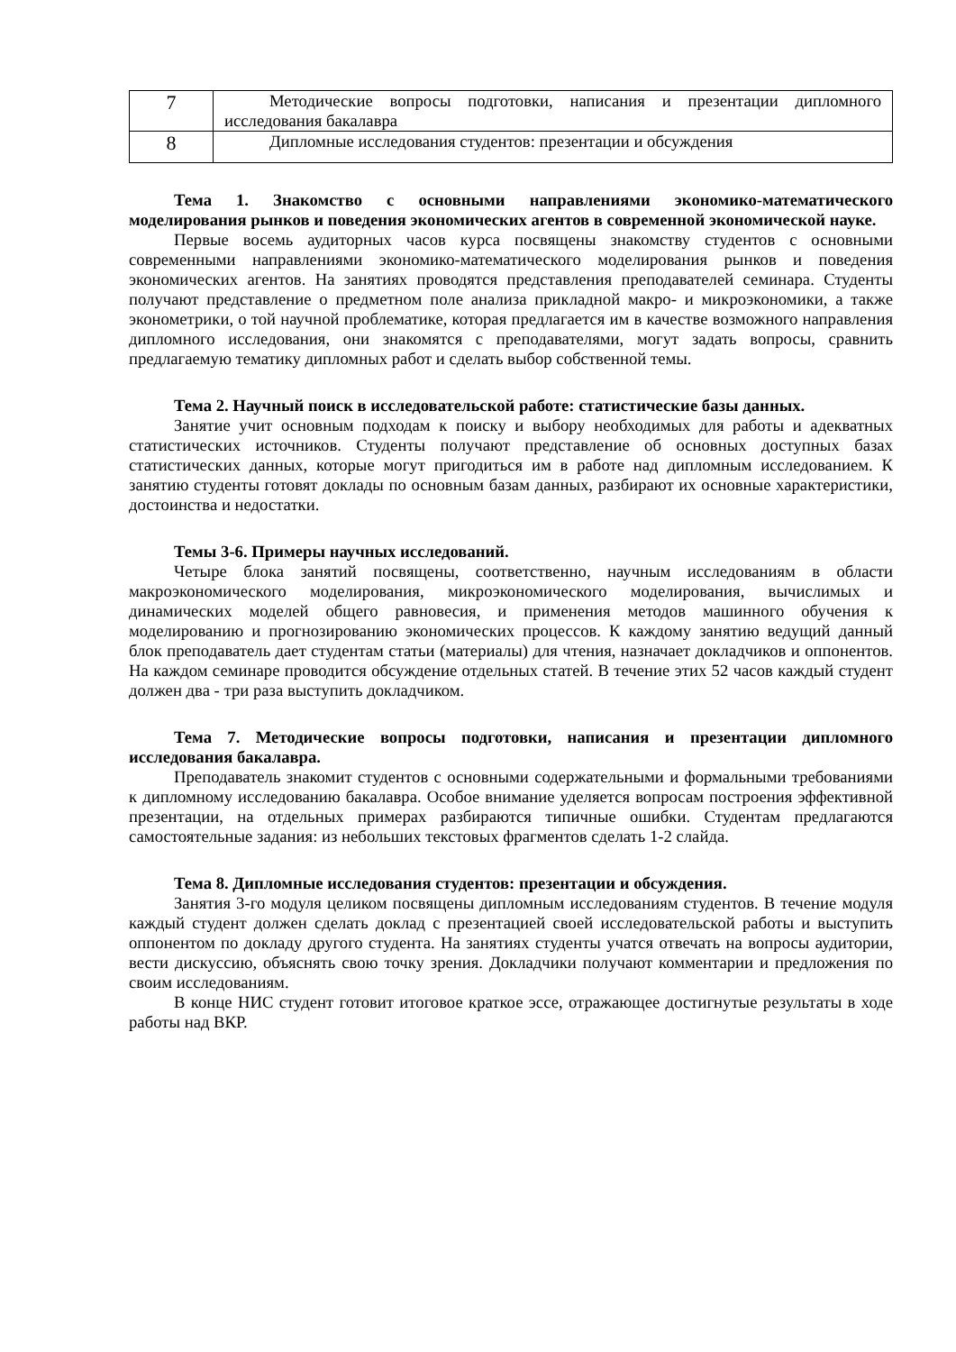| 7 | Методические вопросы подготовки, написания и презентации дипломного исследования бакалавра |
| 8 | Дипломные исследования студентов: презентации и обсуждения |
Тема 1. Знакомство с основными направлениями экономико-математического моделирования рынков и поведения экономических агентов в современной экономической науке.
Первые восемь аудиторных часов курса посвящены знакомству студентов с основными современными направлениями экономико-математического моделирования рынков и поведения экономических агентов. На занятиях проводятся представления преподавателей семинара. Студенты получают представление о предметном поле анализа прикладной макро- и микроэкономики, а также эконометрики, о той научной проблематике, которая предлагается им в качестве возможного направления дипломного исследования, они знакомятся с преподавателями, могут задать вопросы, сравнить предлагаемую тематику дипломных работ и сделать выбор собственной темы.
Тема 2. Научный поиск в исследовательской работе: статистические базы данных.
Занятие учит основным подходам к поиску и выбору необходимых для работы и адекватных статистических источников. Студенты получают представление об основных доступных базах статистических данных, которые могут пригодиться им в работе над дипломным исследованием. К занятию студенты готовят доклады по основным базам данных, разбирают их основные характеристики, достоинства и недостатки.
Темы 3-6. Примеры научных исследований.
Четыре блока занятий посвящены, соответственно, научным исследованиям в области макроэкономического моделирования, микроэкономического моделирования, вычислимых и динамических моделей общего равновесия, и применения методов машинного обучения к моделированию и прогнозированию экономических процессов. К каждому занятию ведущий данный блок преподаватель дает студентам статьи (материалы) для чтения, назначает докладчиков и оппонентов. На каждом семинаре проводится обсуждение отдельных статей. В течение этих 52 часов каждый студент должен два - три раза выступить докладчиком.
Тема 7. Методические вопросы подготовки, написания и презентации дипломного исследования бакалавра.
Преподаватель знакомит студентов с основными содержательными и формальными требованиями к дипломному исследованию бакалавра. Особое внимание уделяется вопросам построения эффективной презентации, на отдельных примерах разбираются типичные ошибки. Студентам предлагаются самостоятельные задания: из небольших текстовых фрагментов сделать 1-2 слайда.
Тема 8. Дипломные исследования студентов: презентации и обсуждения.
Занятия 3-го модуля целиком посвящены дипломным исследованиям студентов. В течение модуля каждый студент должен сделать доклад с презентацией своей исследовательской работы и выступить оппонентом по докладу другого студента. На занятиях студенты учатся отвечать на вопросы аудитории, вести дискуссию, объяснять свою точку зрения. Докладчики получают комментарии и предложения по своим исследованиям.
В конце НИС студент готовит итоговое краткое эссе, отражающее достигнутые результаты в ходе работы над ВКР.